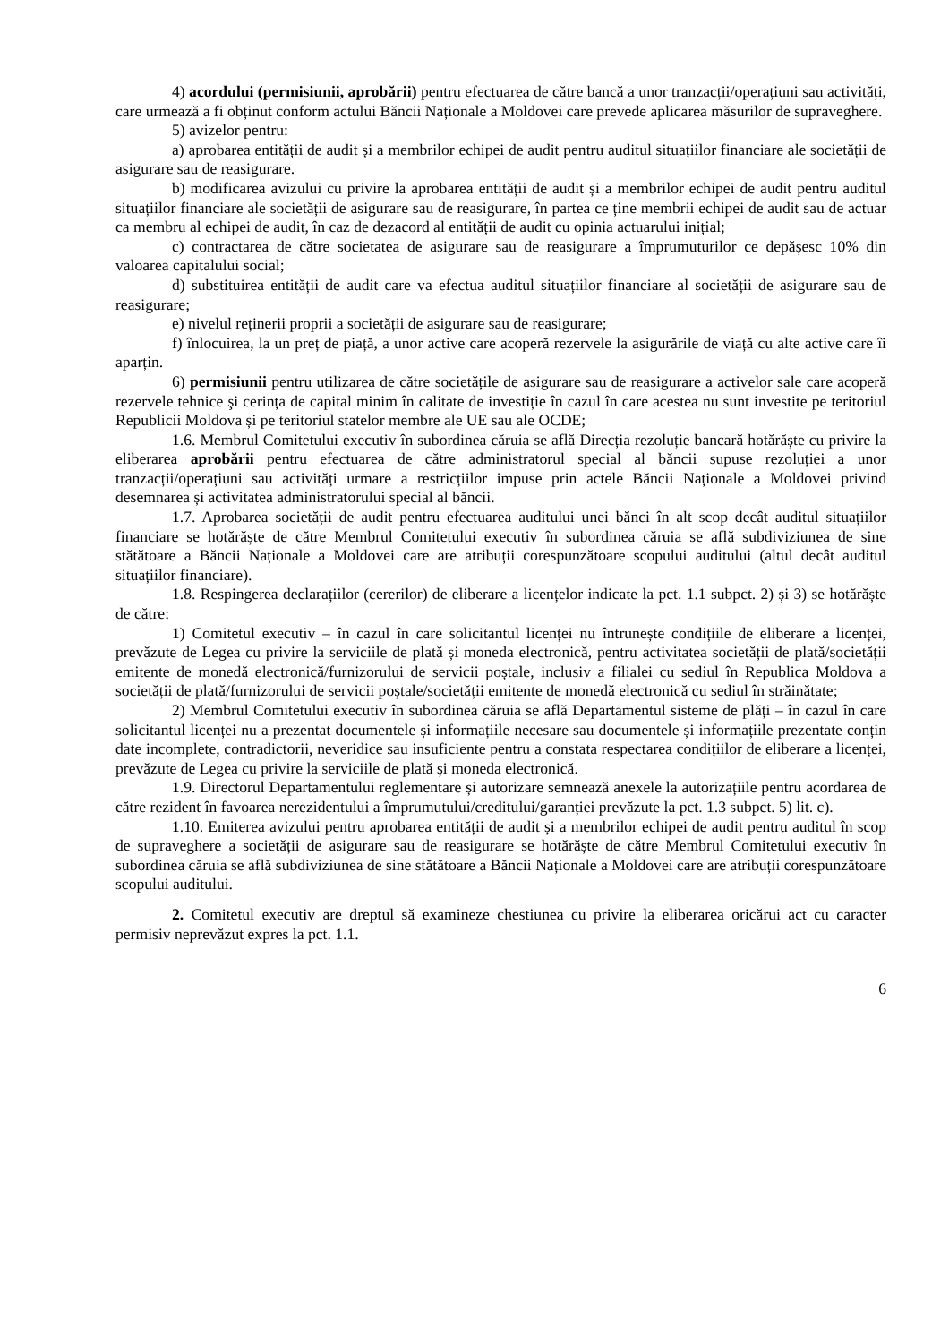4) acordului (permisiunii, aprobării) pentru efectuarea de către bancă a unor tranzacții/operațiuni sau activități, care urmează a fi obținut conform actului Băncii Naționale a Moldovei care prevede aplicarea măsurilor de supraveghere.
5) avizelor pentru:
a) aprobarea entității de audit și a membrilor echipei de audit pentru auditul situațiilor financiare ale societății de asigurare sau de reasigurare.
b) modificarea avizului cu privire la aprobarea entității de audit și a membrilor echipei de audit pentru auditul situațiilor financiare ale societății de asigurare sau de reasigurare, în partea ce ține membrii echipei de audit sau de actuar ca membru al echipei de audit, în caz de dezacord al entității de audit cu opinia actuarului inițial;
c) contractarea de către societatea de asigurare sau de reasigurare a împrumuturilor ce depășesc 10% din valoarea capitalului social;
d) substituirea entității de audit care va efectua auditul situațiilor financiare al societății de asigurare sau de reasigurare;
e) nivelul reținerii proprii a societății de asigurare sau de reasigurare;
f) înlocuirea, la un preț de piață, a unor active care acoperă rezervele la asigurările de viață cu alte active care îi aparțin.
6) permisiunii pentru utilizarea de către societățile de asigurare sau de reasigurare a activelor sale care acoperă rezervele tehnice şi cerința de capital minim în calitate de investiție în cazul în care acestea nu sunt investite pe teritoriul Republicii Moldova și pe teritoriul statelor membre ale UE sau ale OCDE;
1.6. Membrul Comitetului executiv în subordinea căruia se află Direcția rezoluție bancară hotărăște cu privire la eliberarea aprobării pentru efectuarea de către administratorul special al băncii supuse rezoluției a unor tranzacții/operațiuni sau activități urmare a restricțiilor impuse prin actele Băncii Naționale a Moldovei privind desemnarea și activitatea administratorului special al băncii.
1.7. Aprobarea societății de audit pentru efectuarea auditului unei bănci în alt scop decât auditul situațiilor financiare se hotărăște de către Membrul Comitetului executiv în subordinea căruia se află subdiviziunea de sine stătătoare a Băncii Naționale a Moldovei care are atribuții corespunzătoare scopului auditului (altul decât auditul situațiilor financiare).
1.8. Respingerea declarațiilor (cererilor) de eliberare a licențelor indicate la pct. 1.1 subpct. 2) și 3) se hotărăște de către:
1) Comitetul executiv – în cazul în care solicitantul licenței nu întrunește condițiile de eliberare a licenței, prevăzute de Legea cu privire la serviciile de plată și moneda electronică, pentru activitatea societății de plată/societății emitente de monedă electronică/furnizorului de servicii poștale, inclusiv a filialei cu sediul în Republica Moldova a societății de plată/furnizorului de servicii poștale/societății emitente de monedă electronică cu sediul în străinătate;
2) Membrul Comitetului executiv în subordinea căruia se află Departamentul sisteme de plăți – în cazul în care solicitantul licenței nu a prezentat documentele și informațiile necesare sau documentele și informațiile prezentate conțin date incomplete, contradictorii, neveridice sau insuficiente pentru a constata respectarea condițiilor de eliberare a licenței, prevăzute de Legea cu privire la serviciile de plată și moneda electronică.
1.9. Directorul Departamentului reglementare și autorizare semnează anexele la autorizațiile pentru acordarea de către rezident în favoarea nerezidentului a împrumutului/creditului/garanției prevăzute la pct. 1.3 subpct. 5) lit. c).
1.10. Emiterea avizului pentru aprobarea entității de audit și a membrilor echipei de audit pentru auditul în scop de supraveghere a societății de asigurare sau de reasigurare se hotărăște de către Membrul Comitetului executiv în subordinea căruia se află subdiviziunea de sine stătătoare a Băncii Naționale a Moldovei care are atribuții corespunzătoare scopului auditului.
2. Comitetul executiv are dreptul să examineze chestiunea cu privire la eliberarea oricărui act cu caracter permisiv neprevăzut expres la pct. 1.1.
6